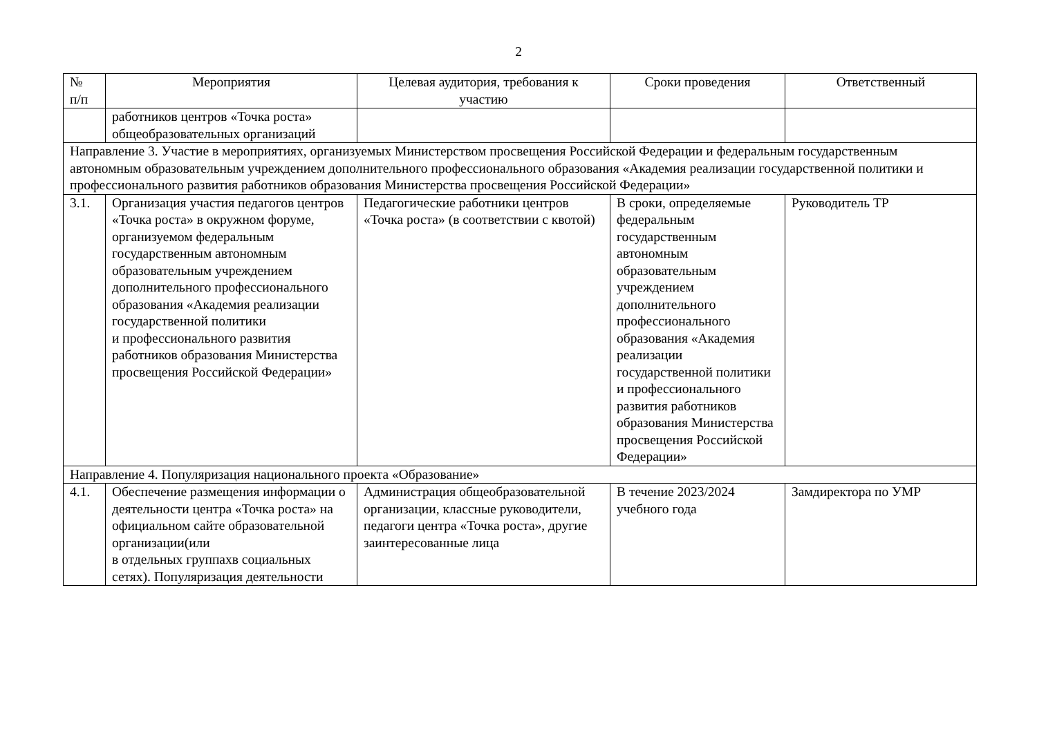2
| № п/п | Мероприятия | Целевая аудитория, требования к участию | Сроки проведения | Ответственный |
| --- | --- | --- | --- | --- |
| | работников центров «Точка роста» общеобразовательных организаций | | | |
| Направление 3. Участие в мероприятиях, организуемых Министерством просвещения Российской Федерации и федеральным государственным автономным образовательным учреждением дополнительного профессионального образования «Академия реализации государственной политики и профессионального развития работников образования Министерства просвещения Российской Федерации» | | | | |
| 3.1. | Организация участия педагогов центров «Точка роста» в окружном форуме, организуемом федеральным государственным автономным образовательным учреждением дополнительного профессионального образования «Академия реализации государственной политики и профессионального развития работников образования Министерства просвещения Российской Федерации» | Педагогические работники центров «Точка роста» (в соответствии с квотой) | В сроки, определяемые федеральным государственным автономным образовательным учреждением дополнительного профессионального образования «Академия реализации государственной политики и профессионального развития работников образования Министерства просвещения Российской Федерации» | Руководитель ТР |
| Направление 4. Популяризация национального проекта «Образование» | | | | |
| 4.1. | Обеспечение размещения информации о деятельности центра «Точка роста» на официальном сайте образовательной организации(или в отдельных группахв социальных сетях). Популяризация деятельности | Администрация общеобразовательной организации, классные руководители, педагоги центра «Точка роста», другие заинтересованные лица | В течение 2023/2024 учебного года | Замдиректора по УМР |